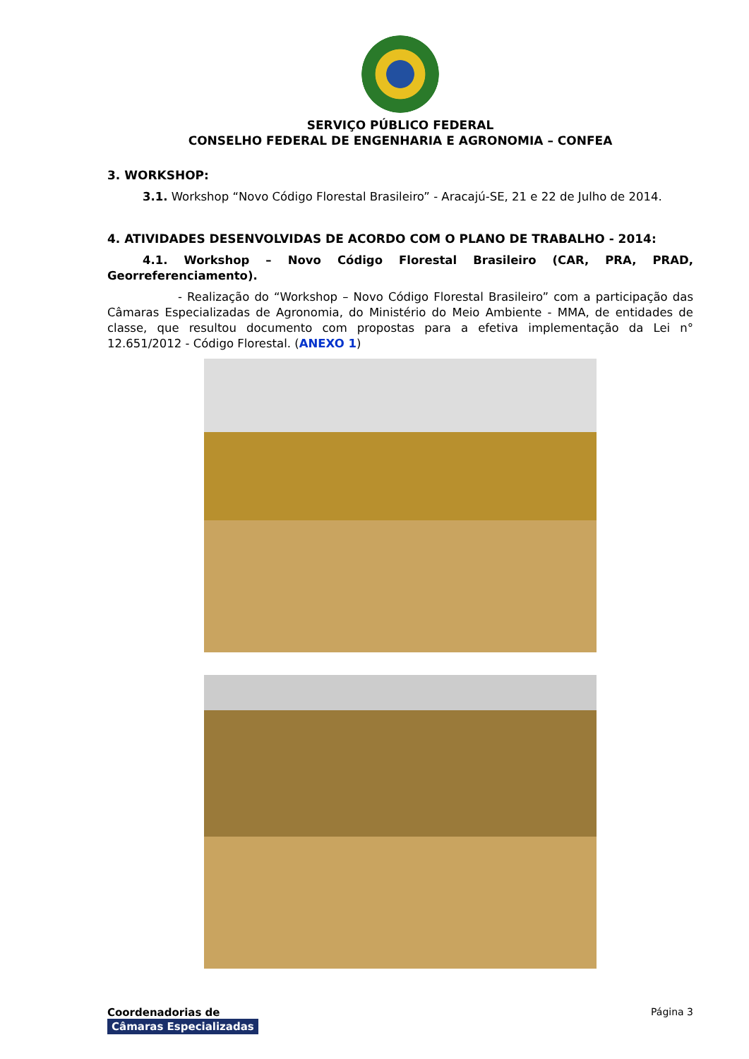SERVIÇO PÚBLICO FEDERAL
CONSELHO FEDERAL DE ENGENHARIA E AGRONOMIA – CONFEA
3. WORKSHOP:
3.1. Workshop “Novo Código Florestal Brasileiro” - Aracajú-SE, 21 e 22 de Julho de 2014.
4. ATIVIDADES DESENVOLVIDAS DE ACORDO COM O PLANO DE TRABALHO - 2014:
4.1. Workshop – Novo Código Florestal Brasileiro (CAR, PRA, PRAD, Georreferenciamento).
- Realização do “Workshop – Novo Código Florestal Brasileiro” com a participação das Câmaras Especializadas de Agronomia, do Ministério do Meio Ambiente - MMA, de entidades de classe, que resultou documento com propostas para a efetiva implementação da Lei n° 12.651/2012 - Código Florestal. (ANEXO 1)
Coordenadorias de
Câmaras Especializadas
Página 3